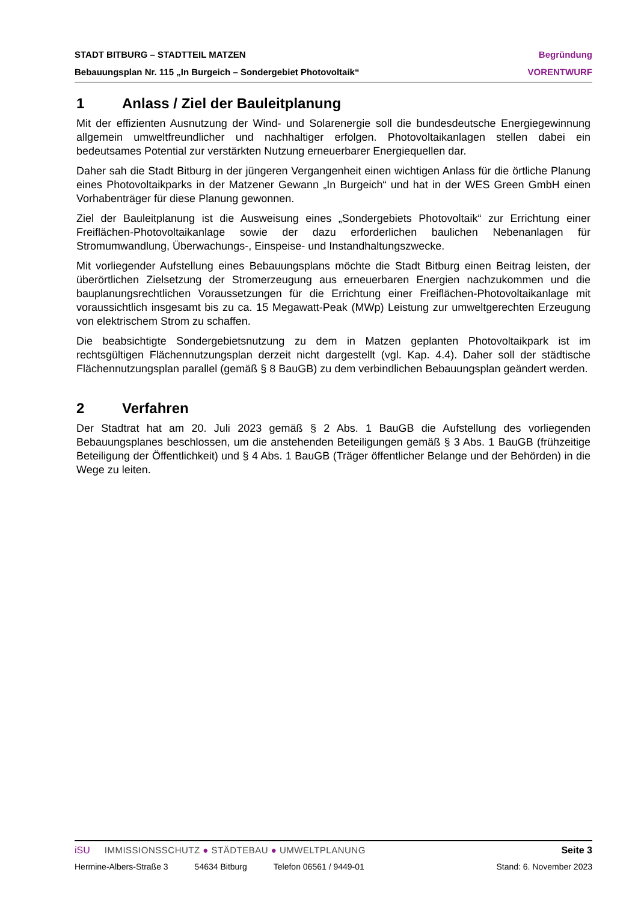STADT BITBURG – STADTTEIL MATZEN Begründung
Bebauungsplan Nr. 115 „In Burgeich – Sondergebiet Photovoltaik“VORENTWURF
1 Anlass / Ziel der Bauleitplanung
Mit der effizienten Ausnutzung der Wind- und Solarenergie soll die bundesdeutsche Energiegewinnung allgemein umweltfreundlicher und nachhaltiger erfolgen. Photovoltaikanlagen stellen dabei ein bedeutsames Potential zur verstärkten Nutzung erneuerbarer Energiequellen dar.
Daher sah die Stadt Bitburg in der jüngeren Vergangenheit einen wichtigen Anlass für die örtliche Planung eines Photovoltaikparks in der Matzener Gewann „In Burgeich“ und hat in der WES Green GmbH einen Vorhabenträger für diese Planung gewonnen.
Ziel der Bauleitplanung ist die Ausweisung eines „Sondergebiets Photovoltaik“ zur Errichtung einer Freiflächen-Photovoltaikanlage sowie der dazu erforderlichen baulichen Nebenanlagen für Stromumwandlung, Überwachungs-, Einspeise- und Instandhaltungszwecke.
Mit vorliegender Aufstellung eines Bebauungsplans möchte die Stadt Bitburg einen Beitrag leisten, der überörtlichen Zielsetzung der Stromerzeugung aus erneuerbaren Energien nachzukommen und die bauplanungsrechtlichen Voraussetzungen für die Errichtung einer Freiflächen-Photovoltaikanlage mit voraussichtlich insgesamt bis zu ca. 15 Megawatt-Peak (MWp) Leistung zur umweltgerechten Erzeugung von elektrischem Strom zu schaffen.
Die beabsichtigte Sondergebietsnutzung zu dem in Matzen geplanten Photovoltaikpark ist im rechtsgültigen Flächennutzungsplan derzeit nicht dargestellt (vgl. Kap. 4.4). Daher soll der städtische Flächennutzungsplan parallel (gemäß § 8 BauGB) zu dem verbindlichen Bebauungsplan geändert werden.
2 Verfahren
Der Stadtrat hat am 20. Juli 2023 gemäß § 2 Abs. 1 BauGB die Aufstellung des vorliegenden Bebauungsplanes beschlossen, um die anstehenden Beteiligungen gemäß § 3 Abs. 1 BauGB (frühzeitige Beteiligung der Öffentlichkeit) und § 4 Abs. 1 BauGB (Träger öffentlicher Belange und der Behörden) in die Wege zu leiten.
iSU IMMISSIONSSCHUTZ ● STÄDTEBAU ● UMWELTPLANUNG Seite 3
Hermine-Albers-Straße 3 54634 Bitburg Telefon 06561 / 9449-01 Stand: 6. November 2023